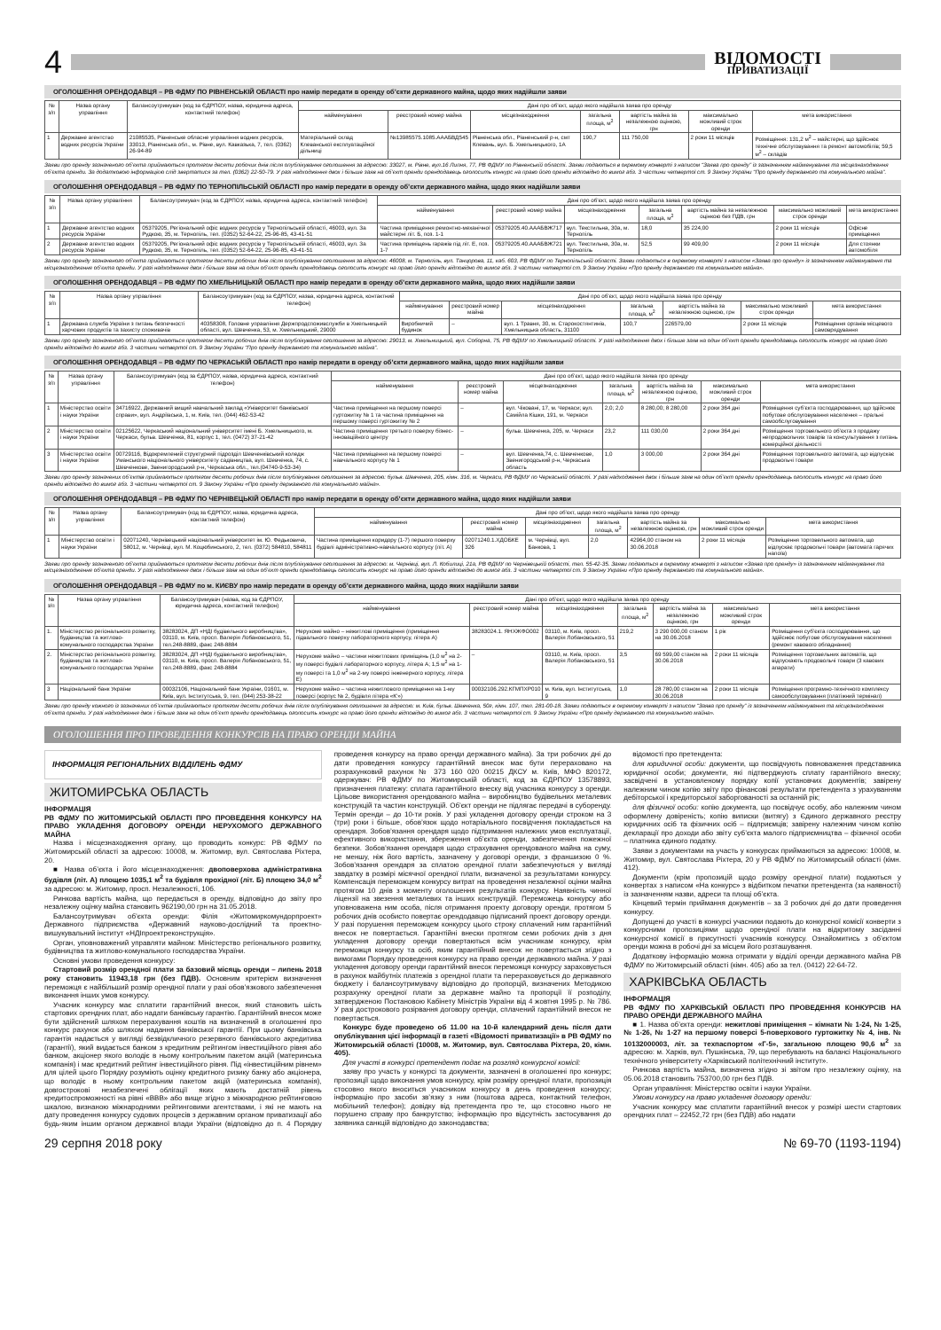4
ВІДОМОСТІ
ПРИВАТИЗАЦІЇ
ОГОЛОШЕННЯ ОРЕНДОДАВЦЯ – РВ ФДМУ ПО РІВНЕНСЬКІЙ ОБЛАСТІ про намір передати в оренду об’єкти державного майна, щодо яких надійшли заяви
| № з/п | Назва органу управління | Балансоутримувач (код за ЄДРПОУ, назва, юридична адреса, контактний телефон) | Дані про об’єкт, щодо якого надійшла заява про оренду | | | | | | |
| --- | --- | --- | --- | --- | --- | --- | --- | --- | --- |
| | | | найменування | реєстровий номер майна | місцезнаходження | загальна площа, м<sup>2</sup> | вартість майна за незалежною оцінкою, грн | максимально можливий строк оренди | мета використання |
| 1 | Державне агентство водних ресурсів України | 21085535, Рівненське обласне управління водних ресурсів, 33013, Рівненська обл., м. Рівне, вул. Кавказька, 7, тел. (0362) 26-94-89 | Матеріальний склад Клеванської експлуатаційної дільниці | №13985575.1085.АААБВД545 | Рівненська обл., Рівненський р-н, смт Клевань, вул. Б. Хмельницького, 1А | 190,7 | 111 750,00 | 2 роки 11 місяців | Розміщення: 131,2 м<sup>2</sup> – майстерні, що здійснює технічне обслуговування та ремонт автомобілів; 59,5 м<sup>2</sup> – складів |
Заяви про оренду зазначеного об’єкта приймаються протягом десяти робочих днів після опублікування оголошення за адресою: 33027, м. Рівне, вул.16 Липня, 77, РВ ФДМУ по Рівненській області. Заяви подаються в окремому конверті з написом “Заява про оренду” із зазначенням найменування та місцезнаходження об’єкта оренди. За додатковою інформацією слід звертатися за тел. (0362) 22-50-79. У разі надходження двох і більше заяв на об’єкт оренди орендодавець оголосить конкурс на право його оренди відповідно до вимог абз. 3 частини четвертої ст. 9 Закону України “Про оренду державного та комунального майна”.
ОГОЛОШЕННЯ ОРЕНДОДАВЦЯ – РВ ФДМУ ПО ТЕРНОПІЛЬСЬКІЙ ОБЛАСТІ про намір передати в оренду об’єкти державного майна, щодо яких надійшли заяви
| № з/п | Назва органу управління | Балансоутримувач (код за ЄДРПОУ, назва, юридична адреса, контактний телефон) | Дані про об’єкт, щодо якого надійшла заява про оренду | | | | | | |
| --- | --- | --- | --- | --- | --- | --- | --- | --- | --- |
| | | | найменування | реєстровий номер майна | місцезнаходження | загальна площа, м<sup>2</sup> | вартість майна за незалежною оцінкою без ПДВ, грн | максимально можливий строк оренди | мета використання |
| 1 | Державне агентство водних ресурсів України | 05379205, Регіональний офіс водних ресурсів у Тернопільській області, 46003, вул. За Рудкою, 35, м. Тернопіль, тел. (0352) 52-64-22, 25-96-85, 43-41-51 | Частина приміщення ремонтно-механічної майстерні літ. Б, поз. 1-1 | 05379205.40.АААБВЖ717 | вул. Текстильна, 30а, м. Тернопіль | 18,0 | 35 224,00 | 2 роки 11 місяців | Офісне приміщення |
| 2 | Державне агентство водних ресурсів України | 05379205, Регіональний офіс водних ресурсів у Тернопільській області, 46003, вул. За Рудкою, 35, м. Тернопіль, тел. (0352) 52-64-22, 25-96-85, 43-41-51 | Частина приміщень гаражів під літ. Е, поз. 1-7 | 05379205.40.АААБВЖ721 | вул. Текстильна, 30а, м. Тернопіль | 52,5 | 99 409,00 | 2 роки 11 місяців | Для стоянки автомобіля |
Заяви про оренду зазначеного об’єкта приймаються протягом десяти робочих днів після опублікування оголошення за адресою: 46008, м. Тернопіль, вул. Танцорова, 11, каб. 603, РВ ФДМУ по Тернопільській області. Заяви подаються в окремому конверті з написом «Заява про оренду» із зазначенням найменування та місцезнаходження об’єкта оренди. У разі надходження двох і більше заяв на один об’єкт оренди орендодавець оголосить конкурс на право його оренди відповідно до вимог абз. 3 частини четвертої ст. 9 Закону України «Про оренду державного та комунального майна».
ОГОЛОШЕННЯ ОРЕНДОДАВЦЯ – РВ ФДМУ ПО ХМЕЛЬНИЦЬКІЙ ОБЛАСТІ про намір передати в оренду об’єкти державного майна, щодо яких надійшли заяви
| № з/п | Назва органу управління | Балансоутримувач (код за ЄДРПОУ, назва, юридична адреса, контактний телефон) | Дані про об’єкт, щодо якого надійшла заява про оренду | | | | | | |
| --- | --- | --- | --- | --- | --- | --- | --- | --- | --- |
| | | | найменування | реєстровий номер майна | місцезнаходження | загальна площа, м<sup>2</sup> | вартість майна за незалежною оцінкою, грн | максимально можливий строк оренди | мета використання |
| 1 | Державна служба України з питань безпечності харчових продуктів та захисту споживачів | 40358308, Головне управління Держпродспоживслужби в Хмельницькій області, вул. Шевченка, 53, м. Хмельницький, 29000 | Виробничий будинок | – | вул. 1 Травня, 30, м. Старокостянтинів, Хмельницька область, 31100 | 100,7 | 226579,00 | 2 роки 11 місяців | Розміщення органів місцевого самоврядування |
Заяви про оренду зазначеного об’єкта приймаються протягом десяти робочих днів після опублікування оголошення за адресою: 29013, м. Хмельницький, вул. Соборна, 75, РВ ФДМУ по Хмельницькій області. У разі надходження двох і більше заяв на один об’єкт оренди орендодавець оголосить конкурс на право його оренди відповідно до вимог абз. 3 частини четвертої ст. 9 Закону України “Про оренду державного та комунального майна”.
ОГОЛОШЕННЯ ОРЕНДОДАВЦЯ – РВ ФДМУ ПО ЧЕРКАСЬКІЙ ОБЛАСТІ про намір передати в оренду об’єкти державного майна, щодо яких надійшли заяви
| № з/п | Назва органу управління | Балансоутримувач (код за ЄДРПОУ, назва, юридична адреса, контактний телефон) | Дані про об’єкт, щодо якого надійшла заява про оренду | | | | | | |
| --- | --- | --- | --- | --- | --- | --- | --- | --- | --- |
| | | | найменування | реєстровий номер майна | місцезнаходження | загальна площа, м<sup>2</sup> | вартість майна за незалежною оцінкою, грн | максимально можливий строк оренди | мета використання |
| 1 | Міністерство освіти і науки України | 34716922, Державний вищий навчальний заклад «Університет банківської справи», вул. Андріївська, 1, м. Київ, тел. (044) 462-53-42 | Частина приміщення на першому поверсі гуртожитку № 1 та частина приміщення на першому поверсі гуртожитку № 2 | – | вул. Чіковані, 17, м. Черкаси; вул. Самійла Кішки, 191, м. Черкаси | 2,0; 2,0 | 8 280,00; 8 280,00 | 2 роки 364 дні | Розміщення суб’єкта господарювання, що здійснює побутове обслуговування населення – пральні самообслуговування |
| 2 | Міністерство освіти і науки України | 02125622, Черкаський національний університет імені Б. Хмельницького, м. Черкаси, бульв. Шевченка, 81, корпус 1, тел. (0472) 37-21-42 | Частина приміщення третього поверху бізнес-інноваційного центру | – | бульв. Шевченка, 205, м. Черкаси | 23,2 | 111 030,00 | 2 роки 364 дні | Розміщення торговельного об’єкта з продажу непродовольчих товарів та консультування з питань комерційної діяльності |
| 3 | Міністерство освіти і науки України | 00729116, Відокремлений структурний підрозділ Шевченківський коледж Уманського національного університету садівництва, вул. Шевченка, 74, с. Шевченкове, Звенигородський р-н, Черкаська обл., тел.(04740-9-53-34) | Частина приміщення на першому поверсі навчального корпусу № 1 | – | вул. Шевченка,74, с. Шевченкове, Звенигородський р-н, Черкаська область | 1,0 | 3 000,00 | 2 роки 364 дні | Розміщення торговельного автомата, що відпускає продовольчі товари |
Заяви про оренду зазначених об’єктів приймаються протягом десяти робочих днів після опублікування оголошення за адресою: бульв. Шевченка, 205, кімн. 316, м. Черкаси, РВ ФДМУ по Черкаській області. У разі надходження двох і більше заяв на один об’єкт оренди орендодавець оголосить конкурс на право його оренди відповідно до вимог абз. 3 частини четвертої ст. 9 Закону України «Про оренду державного та комунального майна».
ОГОЛОШЕННЯ ОРЕНДОДАВЦЯ – РВ ФДМУ ПО ЧЕРНІВЕЦЬКІЙ ОБЛАСТІ про намір передати в оренду об’єкти державного майна, щодо яких надійшли заяви
| № з/п | Назва органу управління | Балансоутримувач (код за ЄДРПОУ, назва, юридична адреса, контактний телефон) | Дані про об’єкт, щодо якого надійшла заява про оренду | | | | | | |
| --- | --- | --- | --- | --- | --- | --- | --- | --- | --- |
| | | | найменування | реєстровий номер майна | місцезнаходження | загальна площа, м<sup>2</sup> | вартість майна за незалежною оцінкою, грн | максимально можливий строк оренди | мета використання |
| 1 | Міністерство освіти і науки України | 02071240, Чернівецький національний університет ім. Ю. Федьковича, 58012, м. Чернівці, вул. М. Коцюбинського, 2, тел. (0372) 584810, 584811 | Частина приміщення коридору (1-7) першого поверху будівлі адміністративно-навчального корпусу (літ. А) | 02071240.1.ХДОБКЕ 326 | м. Чернівці, вул. Банкова, 1 | 2,0 | 42964,00 станом на 30.06.2018 | 2 роки 11 місяців | Розміщення торговельного автомата, що відпускає продовольчі товари (автомата гарячих напоїв) |
Заяви про оренду зазначеного об’єкта приймаються протягом десяти робочих днів після опублікування оголошення за адресою: м. Чернівці, вул. Л. Кобилиці, 21а, РВ ФДМУ по Чернівецькій області, тел. 55-42-35. Заяви подаються в окремому конверті з написом «Заява про оренду» із зазначенням найменування та місцезнаходження об’єкта оренди. У разі надходження двох і більше заяв на один об’єкт оренди орендодавець оголосить конкурс на право його оренди відповідно до вимог абз. 3 частини четвертої ст. 9 Закону України «Про оренду державного та комунального майна».
ОГОЛОШЕННЯ ОРЕНДОДАВЦЯ – РВ ФДМУ по м. КИЄВУ про намір передати в оренду об’єкти державного майна, щодо яких надійшли заяви
| № з/п | Назва органу управління | Балансоутримувач (назва, код за ЄДРПОУ, юридична адреса, контактний телефон) | Дані про об’єкт, щодо якого надійшла заява про оренду | | | | | | |
| --- | --- | --- | --- | --- | --- | --- | --- | --- | --- |
| | | | найменування | реєстровий номер майна | місцезнаходження | загальна площа, м<sup>2</sup> | вартість майна за незалежною оцінкою, грн | максимально можливий строк оренди | мета використання |
| 1. | Міністерство регіонального розвитку, будівництва та житлово-комунального господарства України | 38283024, ДП «НДІ будівельного виробництва», 03110, м. Київ, просп. Валерія Лобановського, 51, тел.248-8889, факс 248-8884 | Нерухоме майно – нежитлові приміщення (приміщення підвального поверху лабораторного корпусу, літера А) | 38283024.1. ЯНХЖФО002 | 03110, м. Київ, просп. Валерія Лобановського, 51 | 219,2 | 3 290 000,00 станом на 30.06.2018 | 1 рік | Розміщення суб’єкта господарювання, що здійснює побутове обслуговування населення (ремонт кавового обладнання) |
| 2. | Міністерство регіонального розвитку, будівництва та житлово-комунального господарства України | 38283024, ДП «НДІ будівельного виробництва», 03110, м. Київ, просп. Валерія Лобановського, 51, тел.248-8889, факс 248-8884 | Нерухоме майно – частини нежитлових приміщень (1,0 м<sup>2</sup> на 2-му поверсі будівлі лабораторного корпусу, літера А; 1,5 м<sup>2</sup> на 1-му поверсі та 1,0 м<sup>2</sup> на 2-му поверсі інженерного корпусу, літера Е) | – | 03110, м. Київ, просп. Валерія Лобановського, 51 | 3,5 | 69 599,00 станом на 30.06.2018 | 2 роки 11 місяців | Розміщення торговельних автоматів, що відпускають продовольчі товари (3 кавових апарати) |
| 3 | Національний банк України | 00032106, Національний банк України, 01601, м. Київ, вул. Інститутська, 9, тел. (044) 253-38-22 | Нерухоме майно – частина нежитлового приміщення на 1-му поверсі (корпус № 2, будівля літера «К’») | 00032106.292.КГМПХР010 | м. Київ, вул. Інститутська, 9 | 1,0 | 28 780,00 станом на 30.06.2018 | 2 роки 11 місяців | Розміщення програмно-технічного комплексу самообслуговування (платіжний термінал) |
Заяви про оренду кожного із зазначених об’єктів приймаються протягом десяти робочих днів після опублікування оголошення за адресою: м. Київ, бульв. Шевченка, 50г, кімн. 107, тел. 281-00-18. Заяви подаються в окремому конверті з написом “Заява про оренду” із зазначенням найменування та місцезнаходження об’єкта оренди. У разі надходження двох і більше заяв на один об’єкт оренди орендодавець оголосить конкурс на право його оренди відповідно до вимог абз. 3 частини четвертої ст. 9 Закону України «Про оренду державного та комунального майна».
ОГОЛОШЕННЯ ПРО ПРОВЕДЕННЯ КОНКУРСІВ НА ПРАВО ОРЕНДИ МАЙНА
ІНФОРМАЦІЯ РЕГІОНАЛЬНИХ ВІДДІЛЕНЬ ФДМУ
ЖИТОМИРСЬКА ОБЛАСТЬ
ІНФОРМАЦІЯ
РВ ФДМУ ПО ЖИТОМИРСЬКІЙ ОБЛАСТІ ПРО ПРОВЕДЕННЯ КОНКУРСУ НА ПРАВО УКЛАДЕННЯ ДОГОВОРУ ОРЕНДИ НЕРУХОМОГО ДЕРЖАВНОГО МАЙНА
Назва і місцезнаходження органу, що проводить конкурс: РВ ФДМУ по Житомирській області за адресою: 10008, м. Житомир, вул. Святослава Ріхтера, 20.
■ Назва об’єкта і його місцезнаходження: двоповерхова адміністративна будівля (літ. А) площею 1035,1 м<sup>2</sup> та будівля прохідної (літ. Б) площею 34,0 м<sup>2</sup> за адресою: м. Житомир, просп. Незалежності, 10б.
Ринкова вартість майна, що передається в оренду, відповідно до звіту про незалежну оцінку майна становить 962190,00 грн на 31.05.2018.
Балансоутримувач об’єкта оренди: Філія «Житомиркомундорпроект» Державного підприємства «Державний науково-дослідний та проектно-вишукувальний інститут «НДІпроектреконструкція».
Орган, уповноважений управляти майном: Міністерство регіонального розвитку, будівництва та житлово-комунального господарства України.
Основні умови проведення конкурсу:
Стартовий розмір орендної плати за базовий місяць оренди – липень 2018 року становить 11943,18 грн (без ПДВ). Основним критерієм визначення переможця є найбільший розмір орендної плати у разі обов’язкового забезпечення виконання інших умов конкурсу.
Учасник конкурсу має сплатити гарантійний внесок, який становить шість стартових орендних плат, або надати банківську гарантію. Гарантійний внесок може бути здійснений шляхом перерахування коштів на визначений в оголошенні про конкурс рахунок або шляхом надання банківської гарантії. При цьому банківська гарантія надається у вигляді безвідкличного резервного банківського акредитива (гарантії), який видається банком з кредитним рейтингом інвестиційного рівня або банком, акціонер якого володіє в ньому контрольним пакетом акцій (материнська компанія) і має кредитний рейтинг інвестиційного рівня. Під «інвестиційним рівнем» для цілей цього Порядку розуміють оцінку кредитного ризику банку або акціонера, що володіє в ньому контрольним пакетом акцій (материнська компанія), довгострокові незабезпечені облігації яких мають достатній рівень кредитоспроможності на рівні «ВВВ» або вище згідно з міжнародною рейтинговою шкалою, визнаною міжнародними рейтинговими агентствами, і які не мають на дату проведення конкурсу судових процесів з державним органом приватизації або будь-яким іншим органом державної влади України (відповідно до п. 4 Порядку проведення конкурсу на право оренди державного майна). За три робочих дні до дати проведення конкурсу гарантійний внесок має бути перераховано на розрахунковий рахунок № 373 160 020 00215 ДКСУ м. Київ, МФО 820172, одержувач: РВ ФДМУ по Житомирській області, код за ЄДРПОУ 13578893, призначення платежу: сплата гарантійного внеску від учасника конкурсу з оренди. Цільове використання орендованого майна – виробництво будівельних металевих конструкцій та частин конструкцій. Об’єкт оренди не підлягає передачі в суборенду. Термін оренди – до 10-ти років. У разі укладення договору оренди строком на 3 (три) роки і більше, обов’язок щодо нотаріального посвідчення покладається на орендаря. Зобов’язання орендаря щодо підтримання належних умов експлуатації, ефективного використання, збереження об’єкта оренди, забезпечення пожежної безпеки. Зобов’язання орендаря щодо страхування орендованого майна на суму, не меншу, ніж його вартість, зазначену у договорі оренди, з франшизою 0 %. Зобов’язання орендаря за сплатою орендної плати забезпечуються у вигляді завдатку в розмірі місячної орендної плати, визначеної за результатами конкурсу. Компенсація переможцем конкурсу витрат на проведення незалежної оцінки майна протягом 10 днів з моменту оголошення результатів конкурсу. Наявність чинної ліцензії на звезення металевих та інших конструкцій. Переможець конкурсу або уповноважена ним особа, після отримання проекту договору оренди, протягом 5 робочих днів особисто повертає орендодавцю підписаний проект договору оренди. У разі порушення переможцем конкурсу цього строку сплачений ним гарантійний внесок не повертається. Гарантійні внески протягом семи робочих днів з дня укладення договору оренди повертаються всім учасникам конкурсу, крім переможця конкурсу та осіб, яким гарантійний внесок не повертається згідно з вимогами Порядку проведення конкурсу на право оренди державного майна. У разі укладення договору оренди гарантійний внесок переможця конкурсу зараховується в рахунок майбутніх платежів з орендної плати та перераховується до державного бюджету і балансоутримувачу відповідно до пропорцій, визначених Методикою розрахунку орендної плати за державне майно та пропорції її розподілу, затвердженою Постановою Кабінету Міністрів України від 4 жовтня 1995 р. № 786. У разі дострокового розірвання договору оренди, сплачений гарантійний внесок не повертається.
Конкурс буде проведено об 11.00 на 10-й календарний день після дати опублікування цієї інформації в газеті «Відомості приватизації» в РВ ФДМУ по Житомирській області (10008, м. Житомир, вул. Святослава Ріхтера, 20, кімн. 405).
Для участі в конкурсі претендент подає на розгляд конкурсної комісії:
заяву про участь у конкурсі та документи, зазначені в оголошенні про конкурс; пропозиції щодо виконання умов конкурсу, крім розміру орендної плати, пропозиція стосовно якого вноситься учасником конкурсу в день проведення конкурсу; інформацію про засоби зв’язку з ним (поштова адреса, контактний телефон, мобільний телефон); довідку від претендента про те, що стосовно нього не порушено справу про банкрутство; інформацію про відсутність застосування до заявника санкцій відповідно до законодавства;
відомості про претендента:
для юридичної особи: документи, що посвідчують повноваження представника юридичної особи; документи, які підтверджують сплату гарантійного внеску; засвідчені в установленому порядку копії установчих документів; завірену належним чином копію звіту про фінансові результати претендента з урахуванням дебіторської і кредиторської заборгованості за останній рік;
для фізичної особи: копію документа, що посвідчує особу, або належним чином оформлену довіреність; копію виписки (витягу) з Єдиного державного реєстру юридичних осіб та фізичних осіб – підприємців; завірену належним чином копію декларації про доходи або звіту суб’єкта малого підприємництва – фізичної особи – платника єдиного податку.
Заяви з документами на участь у конкурсах приймаються за адресою: 10008, м. Житомир, вул. Святослава Ріхтера, 20 у РВ ФДМУ по Житомирській області (кімн. 412).
Документи (крім пропозицій щодо розміру орендної плати) подаються у конвертах з написом «На конкурс» з відбитком печатки претендента (за наявності) із зазначенням назви, адреси та площі об’єкта.
Кінцевий термін приймання документів – за 3 робочих дні до дати проведення конкурсу.
Допущені до участі в конкурсі учасники подають до конкурсної комісії конверти з конкурсними пропозиціями щодо орендної плати на відкритому засіданні конкурсної комісії в присутності учасників конкурсу. Ознайомитись з об’єктом оренди можна в робочі дні за місцем його розташування.
Додаткову інформацію можна отримати у відділі оренди державного майна РВ ФДМУ по Житомирській області (кімн. 405) або за тел. (0412) 22-64-72.
ХАРКІВСЬКА ОБЛАСТЬ
ІНФОРМАЦІЯ
РВ ФДМУ ПО ХАРКІВСЬКІЙ ОБЛАСТІ ПРО ПРОВЕДЕННЯ КОНКУРСІВ НА ПРАВО ОРЕНДИ ДЕРЖАВНОГО МАЙНА
■ 1. Назва об’єкта оренди: нежитлові приміщення – кімнати № 1-24, № 1-25, № 1-26, № 1-27 на першому поверсі 5-поверхового гуртожитку № 4, інв. № 10132000003, літ. за техпаспортом «Г-5», загальною площею 90,6 м<sup>2</sup> за адресою: м. Харків, вул. Пушкінська, 79, що перебувають на балансі Національного технічного університету «Харківський політехнічний інститут».
Ринкова вартість майна, визначена згідно зі звітом про незалежну оцінку, на 05.06.2018 становить 753700,00 грн без ПДВ.
Орган управління: Міністерство освіти і науки України.
Умови конкурсу на право укладення договору оренди:
Учасник конкурсу має сплатити гарантійний внесок у розмірі шести стартових орендних плат – 22452,72 грн (без ПДВ) або надати
29 серпня 2018 року № 69-70 (1193-1194)